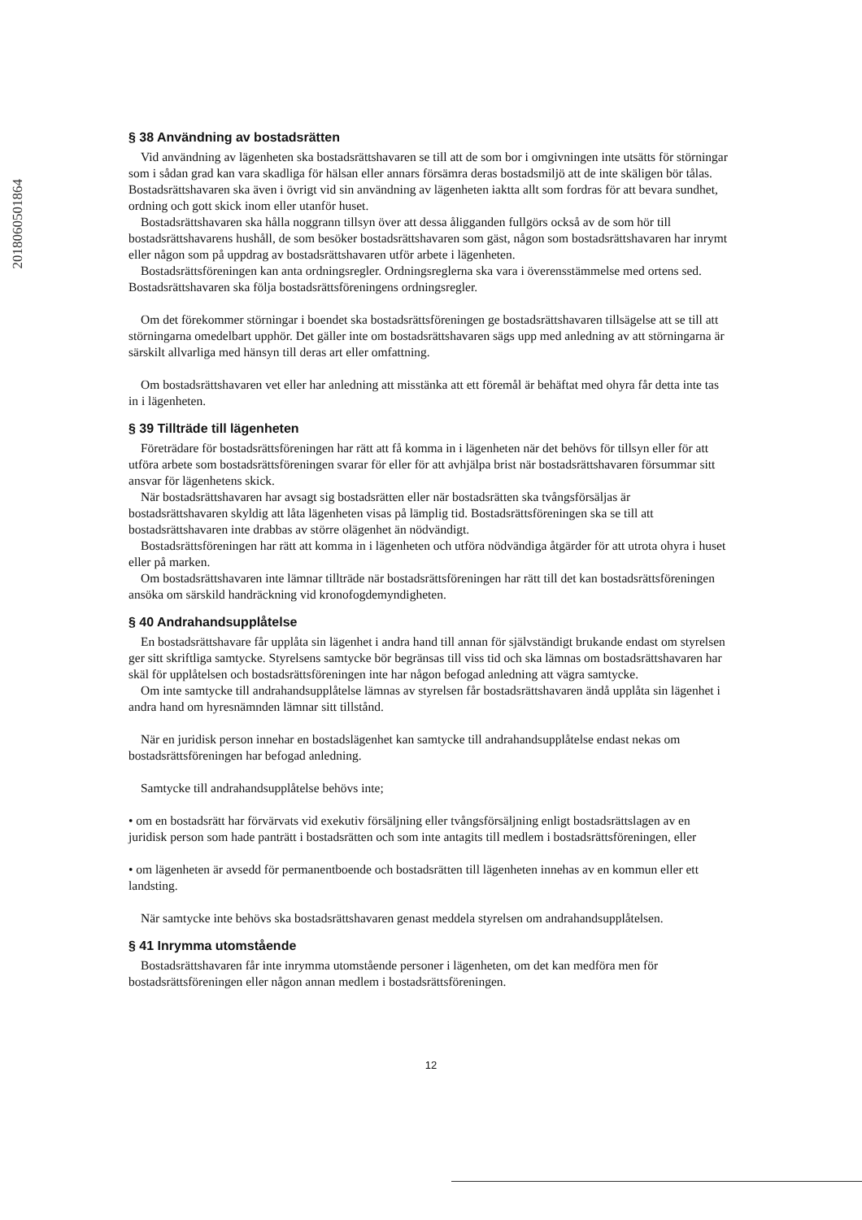2018060501864
§ 38 Användning av bostadsrätten
Vid användning av lägenheten ska bostadsrättshavaren se till att de som bor i omgivningen inte utsätts för störningar som i sådan grad kan vara skadliga för hälsan eller annars försämra deras bostadsmiljö att de inte skäligen bör tålas. Bostadsrättshavaren ska även i övrigt vid sin användning av lägenheten iaktta allt som fordras för att bevara sundhet, ordning och gott skick inom eller utanför huset.
Bostadsrättshavaren ska hålla noggrann tillsyn över att dessa åligganden fullgörs också av de som hör till bostadsrättshavarens hushåll, de som besöker bostadsrättshavaren som gäst, någon som bostadsrättshavaren har inrymt eller någon som på uppdrag av bostadsrättshavaren utför arbete i lägenheten.
Bostadsrättsföreningen kan anta ordningsregler. Ordningsreglerna ska vara i överensstämmelse med ortens sed. Bostadsrättshavaren ska följa bostadsrättsföreningens ordningsregler.
Om det förekommer störningar i boendet ska bostadsrättsföreningen ge bostadsrättshavaren tillsägelse att se till att störningarna omedelbart upphör. Det gäller inte om bostadsrättshavaren sägs upp med anledning av att störningarna är särskilt allvarliga med hänsyn till deras art eller omfattning.
Om bostadsrättshavaren vet eller har anledning att misstänka att ett föremål är behäftat med ohyra får detta inte tas in i lägenheten.
§ 39 Tillträde till lägenheten
Företrädare för bostadsrättsföreningen har rätt att få komma in i lägenheten när det behövs för tillsyn eller för att utföra arbete som bostadsrättsföreningen svarar för eller för att avhjälpa brist när bostadsrättshavaren försummar sitt ansvar för lägenhetens skick.
När bostadsrättshavaren har avsagt sig bostadsrätten eller när bostadsrätten ska tvångsförsäljas är bostadsrättshavaren skyldig att låta lägenheten visas på lämplig tid. Bostadsrättsföreningen ska se till att bostadsrättshavaren inte drabbas av större olägenhet än nödvändigt.
Bostadsrättsföreningen har rätt att komma in i lägenheten och utföra nödvändiga åtgärder för att utrota ohyra i huset eller på marken.
Om bostadsrättshavaren inte lämnar tillträde när bostadsrättsföreningen har rätt till det kan bostadsrättsföreningen ansöka om särskild handräckning vid kronofogdemyndigheten.
§ 40 Andrahandsupplåtelse
En bostadsrättshavare får upplåta sin lägenhet i andra hand till annan för självständigt brukande endast om styrelsen ger sitt skriftliga samtycke. Styrelsens samtycke bör begränsas till viss tid och ska lämnas om bostadsrättshavaren har skäl för upplåtelsen och bostadsrättsföreningen inte har någon befogad anledning att vägra samtycke.
Om inte samtycke till andrahandsupplåtelse lämnas av styrelsen får bostadsrättshavaren ändå upplåta sin lägenhet i andra hand om hyresnämnden lämnar sitt tillstånd.
När en juridisk person innehar en bostadslägenhet kan samtycke till andrahandsupplåtelse endast nekas om bostadsrättsföreningen har befogad anledning.
Samtycke till andrahandsupplåtelse behövs inte;
• om en bostadsrätt har förvärvats vid exekutiv försäljning eller tvångsförsäljning enligt bostadsrättslagen av en juridisk person som hade panträtt i bostadsrätten och som inte antagits till medlem i bostadsrättsföreningen, eller
• om lägenheten är avsedd för permanentboende och bostadsrätten till lägenheten innehas av en kommun eller ett landsting.
När samtycke inte behövs ska bostadsrättshavaren genast meddela styrelsen om andrahandsupplåtelsen.
§ 41 Inrymma utomstående
Bostadsrättshavaren får inte inrymma utomstående personer i lägenheten, om det kan medföra men för bostadsrättsföreningen eller någon annan medlem i bostadsrättsföreningen.
12